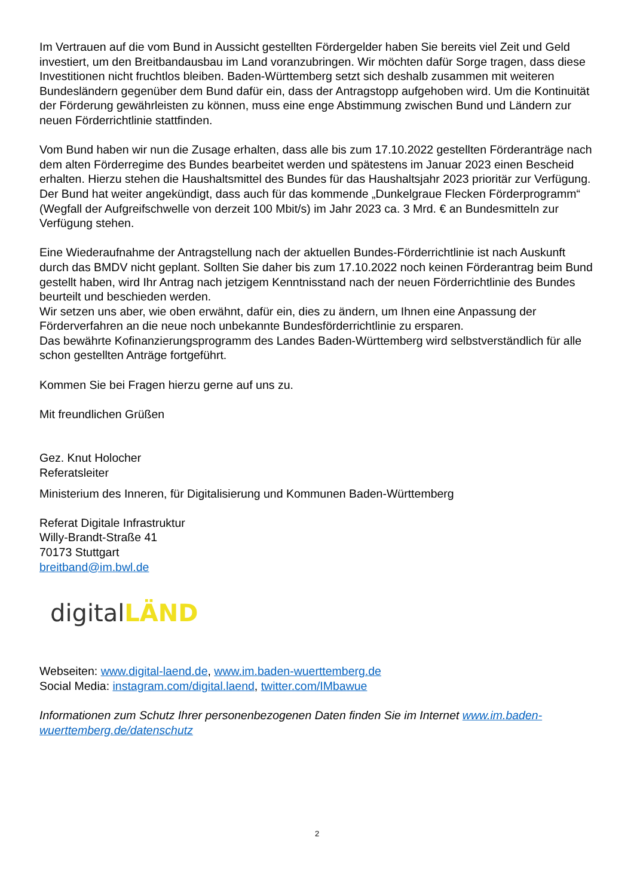Im Vertrauen auf die vom Bund in Aussicht gestellten Fördergelder haben Sie bereits viel Zeit und Geld investiert, um den Breitbandausbau im Land voranzubringen. Wir möchten dafür Sorge tragen, dass diese Investitionen nicht fruchtlos bleiben. Baden-Württemberg setzt sich deshalb zusammen mit weiteren Bundesländern gegenüber dem Bund dafür ein, dass der Antragstopp aufgehoben wird. Um die Kontinuität der Förderung gewährleisten zu können, muss eine enge Abstimmung zwischen Bund und Ländern zur neuen Förderrichtlinie stattfinden.
Vom Bund haben wir nun die Zusage erhalten, dass alle bis zum 17.10.2022 gestellten Förderanträge nach dem alten Förderregime des Bundes bearbeitet werden und spätestens im Januar 2023 einen Bescheid erhalten. Hierzu stehen die Haushaltsmittel des Bundes für das Haushaltsjahr 2023 prioritär zur Verfügung. Der Bund hat weiter angekündigt, dass auch für das kommende „Dunkelgraue Flecken Förderprogramm“ (Wegfall der Aufgreifschwelle von derzeit 100 Mbit/s) im Jahr 2023 ca. 3 Mrd. € an Bundesmitteln zur Verfügung stehen.
Eine Wiederaufnahme der Antragstellung nach der aktuellen Bundes-Förderrichtlinie ist nach Auskunft durch das BMDV nicht geplant. Sollten Sie daher bis zum 17.10.2022 noch keinen Förderantrag beim Bund gestellt haben, wird Ihr Antrag nach jetzigem Kenntnisstand nach der neuen Förderrichtlinie des Bundes beurteilt und beschieden werden.
Wir setzen uns aber, wie oben erwähnt, dafür ein, dies zu ändern, um Ihnen eine Anpassung der Förderverfahren an die neue noch unbekannte Bundesförderrichtlinie zu ersparen.
Das bewährte Kofinanzierungsprogramm des Landes Baden-Württemberg wird selbstverständlich für alle schon gestellten Anträge fortgeführt.
Kommen Sie bei Fragen hierzu gerne auf uns zu.
Mit freundlichen Grüßen
Gez. Knut Holocher
Referatsleiter
Ministerium des Inneren, für Digitalisierung und Kommunen Baden-Württemberg
Referat Digitale Infrastruktur
Willy-Brandt-Straße 41
70173 Stuttgart
breitband@im.bwl.de
digital LÄND
Webseiten: www.digital-laend.de, www.im.baden-wuerttemberg.de
Social Media: instagram.com/digital.laend, twitter.com/IMbawue
Informationen zum Schutz Ihrer personenbezogenen Daten finden Sie im Internet www.im.baden-wuerttemberg.de/datenschutz
2